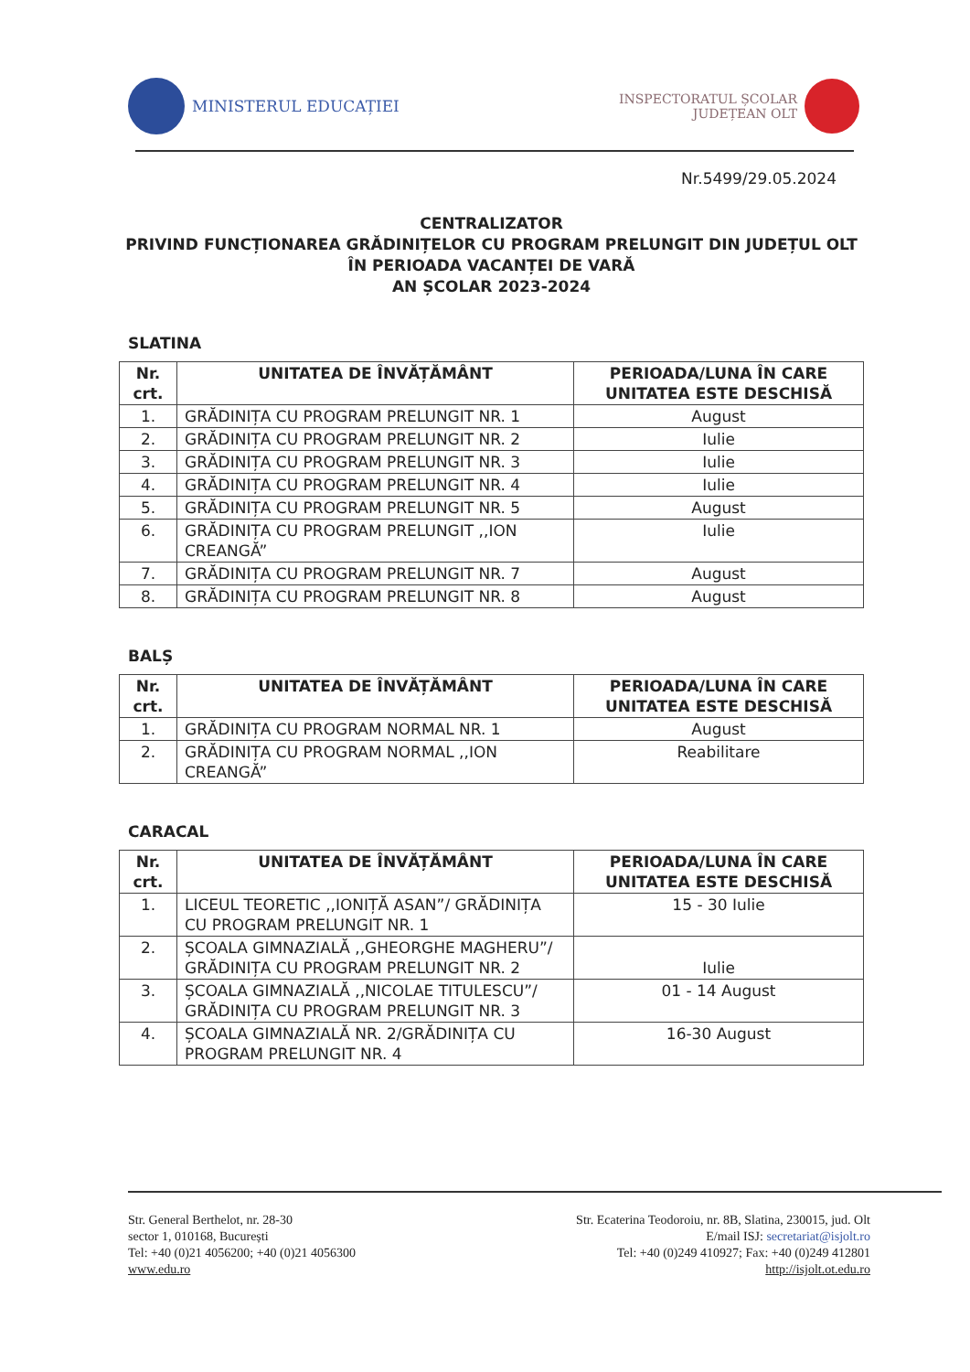MINISTERUL EDUCAȚIEI
INSPECTORATUL ȘCOLAR
JUDEȚEAN OLT
Nr.5499/29.05.2024
CENTRALIZATOR
PRIVIND FUNCȚIONAREA GRĂDINIȚELOR CU PROGRAM PRELUNGIT DIN JUDEȚUL OLT
ÎN PERIOADA VACANȚEI DE VARĂ
AN ȘCOLAR 2023-2024
SLATINA
| Nr. crt. | UNITATEA DE ÎNVĂȚĂMÂNT | PERIOADA/LUNA ÎN CARE UNITATEA ESTE DESCHISĂ |
| --- | --- | --- |
| 1. | GRĂDINIȚA CU PROGRAM PRELUNGIT NR. 1 | August |
| 2. | GRĂDINIȚA CU PROGRAM PRELUNGIT NR. 2 | Iulie |
| 3. | GRĂDINIȚA CU PROGRAM PRELUNGIT NR. 3 | Iulie |
| 4. | GRĂDINIȚA CU PROGRAM PRELUNGIT NR. 4 | Iulie |
| 5. | GRĂDINIȚA CU PROGRAM PRELUNGIT NR. 5 | August |
| 6. | GRĂDINIȚA CU PROGRAM PRELUNGIT ,,ION CREANGĂ” | Iulie |
| 7. | GRĂDINIȚA CU PROGRAM PRELUNGIT NR. 7 | August |
| 8. | GRĂDINIȚA CU PROGRAM PRELUNGIT NR. 8 | August |
BALȘ
| Nr. crt. | UNITATEA DE ÎNVĂȚĂMÂNT | PERIOADA/LUNA ÎN CARE UNITATEA ESTE DESCHISĂ |
| --- | --- | --- |
| 1. | GRĂDINIȚA CU PROGRAM NORMAL NR. 1 | August |
| 2. | GRĂDINIȚA CU PROGRAM NORMAL ,,ION CREANGĂ” | Reabilitare |
CARACAL
| Nr. crt. | UNITATEA DE ÎNVĂȚĂMÂNT | PERIOADA/LUNA ÎN CARE UNITATEA ESTE DESCHISĂ |
| --- | --- | --- |
| 1. | LICEUL TEORETIC ,,IONIȚĂ ASAN”/ GRĂDINIȚA CU PROGRAM PRELUNGIT NR. 1 | 15 - 30 Iulie |
| 2. | ȘCOALA GIMNAZIALĂ ,,GHEORGHE MAGHERU”/ GRĂDINIȚA CU PROGRAM PRELUNGIT NR. 2 | Iulie |
| 3. | ȘCOALA GIMNAZIALĂ ,,NICOLAE TITULESCU”/ GRĂDINIȚA CU PROGRAM PRELUNGIT NR. 3 | 01 - 14 August |
| 4. | ȘCOALA GIMNAZIALĂ NR. 2/GRĂDINIȚA CU PROGRAM PRELUNGIT NR. 4 | 16-30 August |
Str. General Berthelot, nr. 28-30
sector 1, 010168, București
Tel: +40 (0)21 4056200; +40 (0)21 4056300
www.edu.ro
Str. Ecaterina Teodoroiu, nr. 8B, Slatina, 230015, jud. Olt
E/mail ISJ: secretariat@isjolt.ro
Tel: +40 (0)249 410927; Fax: +40 (0)249 412801
http://isjolt.ot.edu.ro